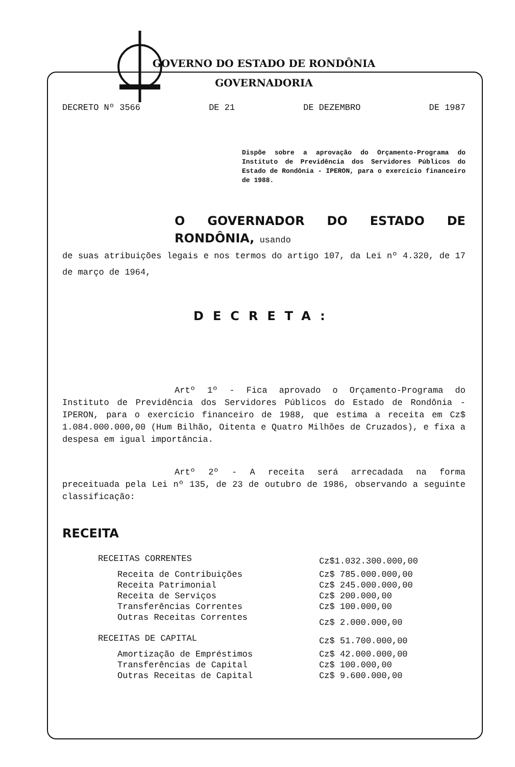GOVERNO DO ESTADO DE RONDÔNIA
GOVERNADORIA
DECRETO Nº 3566 DE 21 DE DEZEMBRO DE 1987
Dispõe sobre a aprovação do Orçamento-Programa do Instituto de Previdência dos Servidores Públicos do Estado de Rondônia - IPERON, para o exercício financeiro de 1988.
O GOVERNADOR DO ESTADO DE RONDÔNIA, usando
de suas atribuições legais e nos termos do artigo 107, da Lei nº 4.320, de 17 de março de 1964,
DECRETA:
Artº 1º - Fica aprovado o Orçamento-Programa do Instituto de Previdência dos Servidores Públicos do Estado de Rondônia - IPERON, para o exercício financeiro de 1988, que estima a receita em Cz$ 1.084.000.000,00 (Hum Bilhão, Oitenta e Quatro Milhões de Cruzados), e fixa a despesa em igual importância.
Artº 2º - A receita será arrecadada na forma preceituada pela Lei nº 135, de 23 de outubro de 1986, observando a seguinte classificação:
RECEITA
| RECEITAS CORRENTES | Cz$1.032.300.000,00 |
| Receita de Contribuições | Cz$ 785.000.000,00 |
| Receita Patrimonial | Cz$ 245.000.000,00 |
| Receita de Serviços | Cz$ 200.000,00 |
| Transferências Correntes | Cz$ 100.000,00 |
| Outras Receitas Correntes | Cz$ 2.000.000,00 |
| RECEITAS DE CAPITAL | Cz$ 51.700.000,00 |
| Amortização de Empréstimos | Cz$ 42.000.000,00 |
| Transferências de Capital | Cz$ 100.000,00 |
| Outras Receitas de Capital | Cz$ 9.600.000,00 |